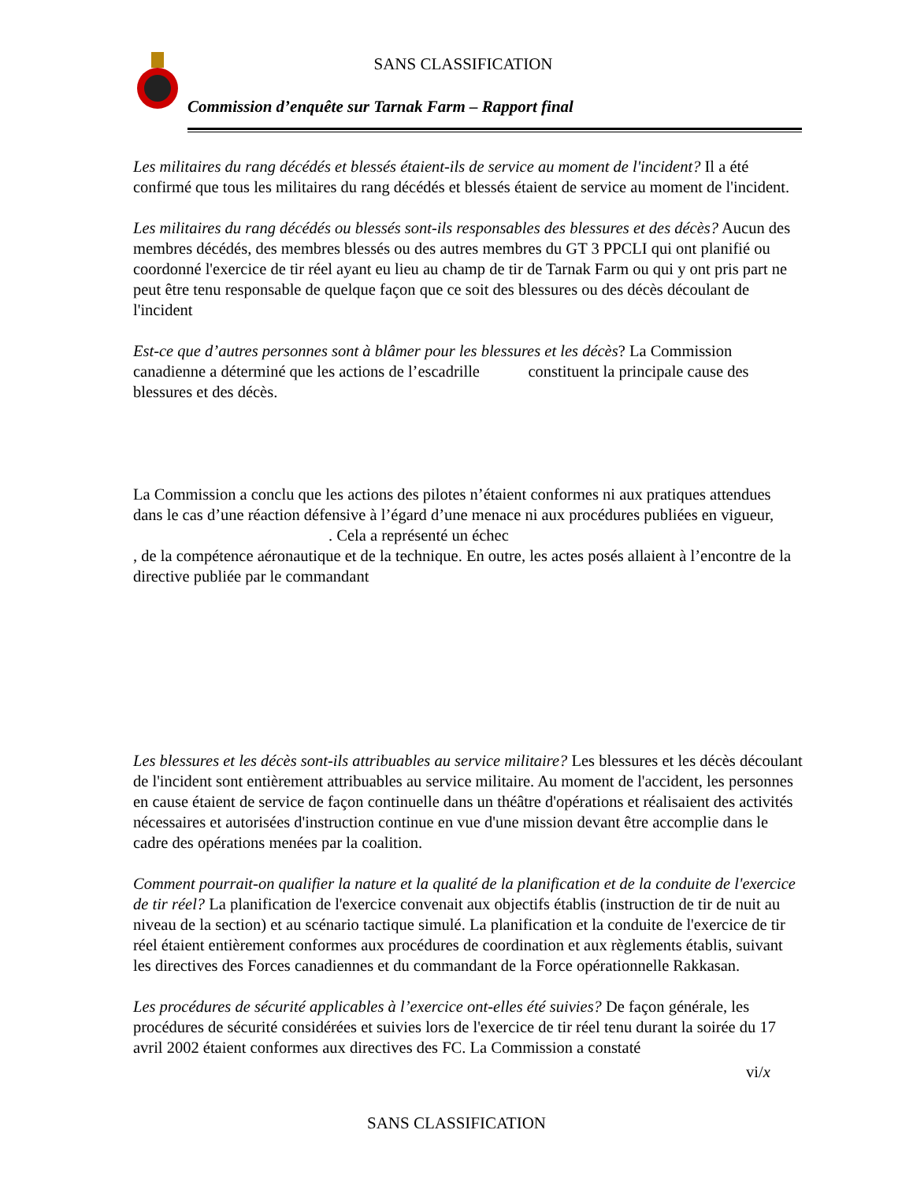SANS CLASSIFICATION
Commission d’enquête sur Tarnak Farm – Rapport final
Les militaires du rang décédés et blessés étaient-ils de service au moment de l'incident? Il a été confirmé que tous les militaires du rang décédés et blessés étaient de service au moment de l'incident.
Les militaires du rang décédés ou blessés sont-ils responsables des blessures et des décès? Aucun des membres décédés, des membres blessés ou des autres membres du GT 3 PPCLI qui ont planifié ou coordonné l'exercice de tir réel ayant eu lieu au champ de tir de Tarnak Farm ou qui y ont pris part ne peut être tenu responsable de quelque façon que ce soit des blessures ou des décès découlant de l'incident
Est-ce que d’autres personnes sont à blâmer pour les blessures et les décès? La Commission canadienne a déterminé que les actions de l’escadrille constituent la principale cause des blessures et des décès.
La Commission a conclu que les actions des pilotes n’étaient conformes ni aux pratiques attendues dans le cas d’une réaction défensive à l’égard d’une menace ni aux procédures publiées en vigueur, . Cela a représenté un échec
, de la compétence aéronautique et de la technique. En outre, les actes posés allaient à l’encontre de la directive publiée par le commandant
Les blessures et les décès sont-ils attribuables au service militaire? Les blessures et les décès découlant de l'incident sont entièrement attribuables au service militaire. Au moment de l'accident, les personnes en cause étaient de service de façon continuelle dans un théâtre d'opérations et réalisaient des activités nécessaires et autorisées d'instruction continue en vue d'une mission devant être accomplie dans le cadre des opérations menées par la coalition.
Comment pourrait-on qualifier la nature et la qualité de la planification et de la conduite de l'exercice de tir réel? La planification de l'exercice convenait aux objectifs établis (instruction de tir de nuit au niveau de la section) et au scénario tactique simulé. La planification et la conduite de l'exercice de tir réel étaient entièrement conformes aux procédures de coordination et aux règlements établis, suivant les directives des Forces canadiennes et du commandant de la Force opérationnelle Rakkasan.
Les procédures de sécurité applicables à l’exercice ont-elles été suivies? De façon générale, les procédures de sécurité considérées et suivies lors de l'exercice de tir réel tenu durant la soirée du 17 avril 2002 étaient conformes aux directives des FC. La Commission a constaté
vi/x
SANS CLASSIFICATION